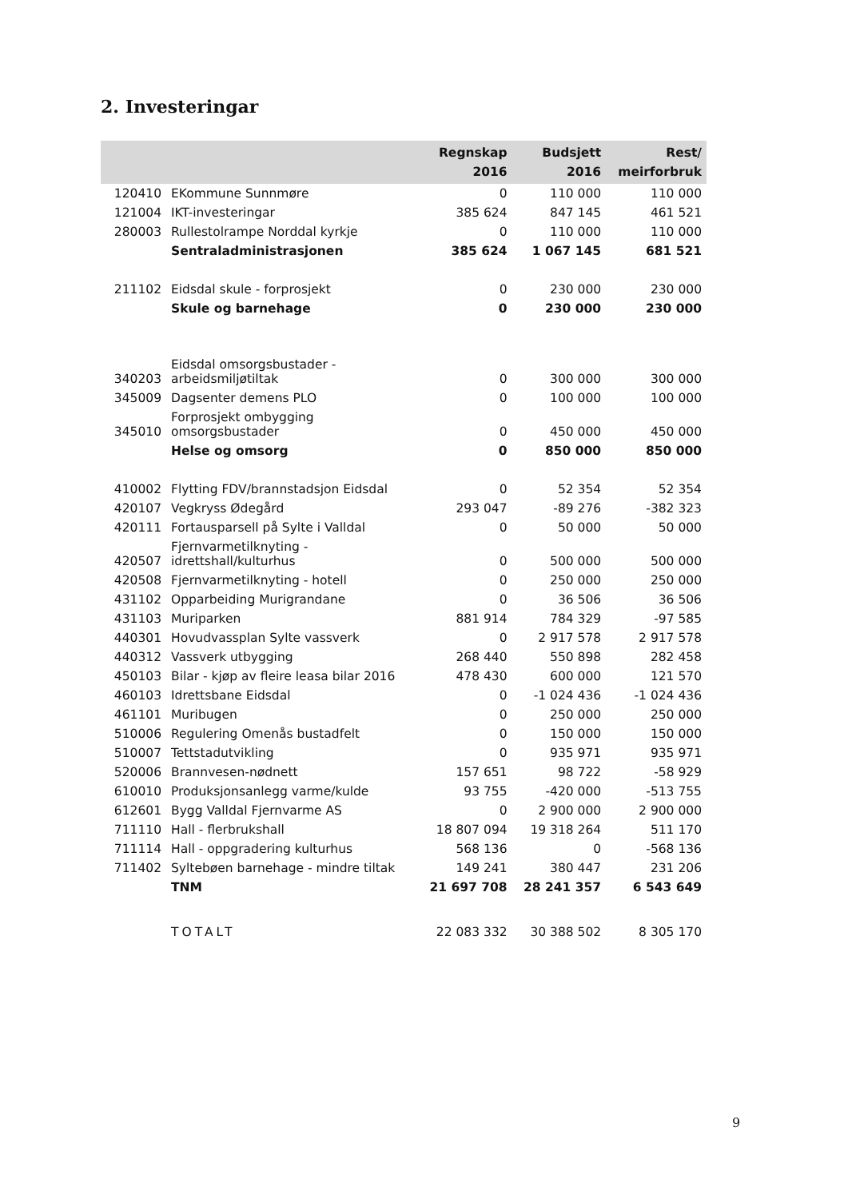2. Investeringar
| | | Regnskap 2016 | Budsjett 2016 | Rest/ meirforbruk |
| --- | --- | --- | --- | --- |
| 120410 | EKommune Sunnmøre | 0 | 110 000 | 110 000 |
| 121004 | IKT-investeringar | 385 624 | 847 145 | 461 521 |
| 280003 | Rullestolrampe Norddal kyrkje | 0 | 110 000 | 110 000 |
| | Sentraladministrasjonen | 385 624 | 1 067 145 | 681 521 |
| 211102 | Eidsdal skule - forprosjekt | 0 | 230 000 | 230 000 |
| | Skule og barnehage | 0 | 230 000 | 230 000 |
| 340203 | Eidsdal omsorgsbustader - arbeidsmiljøtiltak | 0 | 300 000 | 300 000 |
| 345009 | Dagsenter demens PLO | 0 | 100 000 | 100 000 |
| 345010 | Forprosjekt ombygging omsorgsbustader | 0 | 450 000 | 450 000 |
| | Helse og omsorg | 0 | 850 000 | 850 000 |
| 410002 | Flytting FDV/brannstadsjon Eidsdal | 0 | 52 354 | 52 354 |
| 420107 | Vegkryss Ødegård | 293 047 | -89 276 | -382 323 |
| 420111 | Fortausparsell på Sylte i Valldal | 0 | 50 000 | 50 000 |
| 420507 | Fjernvarmetilknyting - idrettshall/kulturhus | 0 | 500 000 | 500 000 |
| 420508 | Fjernvarmetilknyting - hotell | 0 | 250 000 | 250 000 |
| 431102 | Opparbeiding Murigrandane | 0 | 36 506 | 36 506 |
| 431103 | Muriparken | 881 914 | 784 329 | -97 585 |
| 440301 | Hovudvassplan Sylte vassverk | 0 | 2 917 578 | 2 917 578 |
| 440312 | Vassverk utbygging | 268 440 | 550 898 | 282 458 |
| 450103 | Bilar - kjøp av fleire leasa bilar 2016 | 478 430 | 600 000 | 121 570 |
| 460103 | Idrettsbane Eidsdal | 0 | -1 024 436 | -1 024 436 |
| 461101 | Muribugen | 0 | 250 000 | 250 000 |
| 510006 | Regulering Omenås bustadfelt | 0 | 150 000 | 150 000 |
| 510007 | Tettstadutvikling | 0 | 935 971 | 935 971 |
| 520006 | Brannvesen-nødnett | 157 651 | 98 722 | -58 929 |
| 610010 | Produksjonsanlegg varme/kulde | 93 755 | -420 000 | -513 755 |
| 612601 | Bygg Valldal Fjernvarme AS | 0 | 2 900 000 | 2 900 000 |
| 711110 | Hall - flerbrukshall | 18 807 094 | 19 318 264 | 511 170 |
| 711114 | Hall - oppgradering kulturhus | 568 136 | 0 | -568 136 |
| 711402 | Syltebøen barnehage - mindre tiltak | 149 241 | 380 447 | 231 206 |
| | TNM | 21 697 708 | 28 241 357 | 6 543 649 |
| | TOTALT | 22 083 332 | 30 388 502 | 8 305 170 |
9